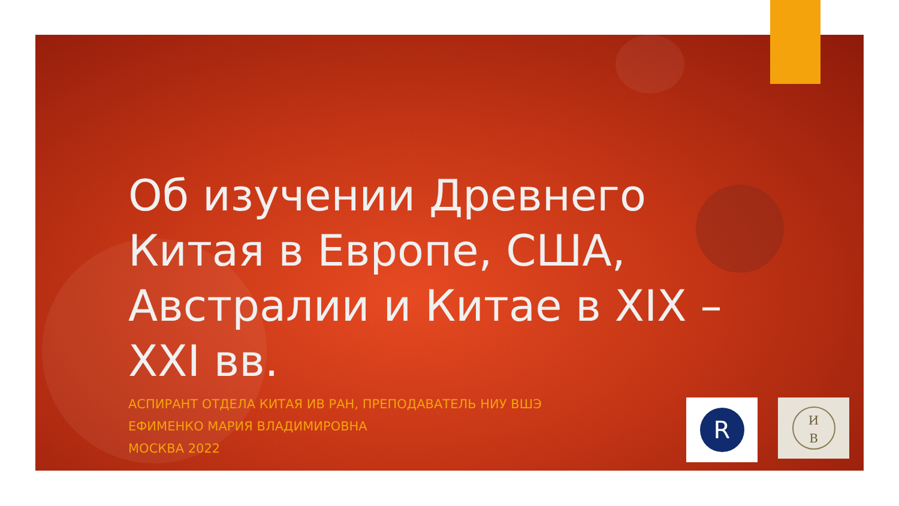Об изучении Древнего Китая в Европе, США, Австралии и Китае в XIX – XXI вв.
АСПИРАНТ ОТДЕЛА КИТАЯ ИВ РАН, ПРЕПОДАВАТЕЛЬ НИУ ВШЭ
ЕФИМЕНКО МАРИЯ ВЛАДИМИРОВНА
МОСКВА 2022
R
И
В